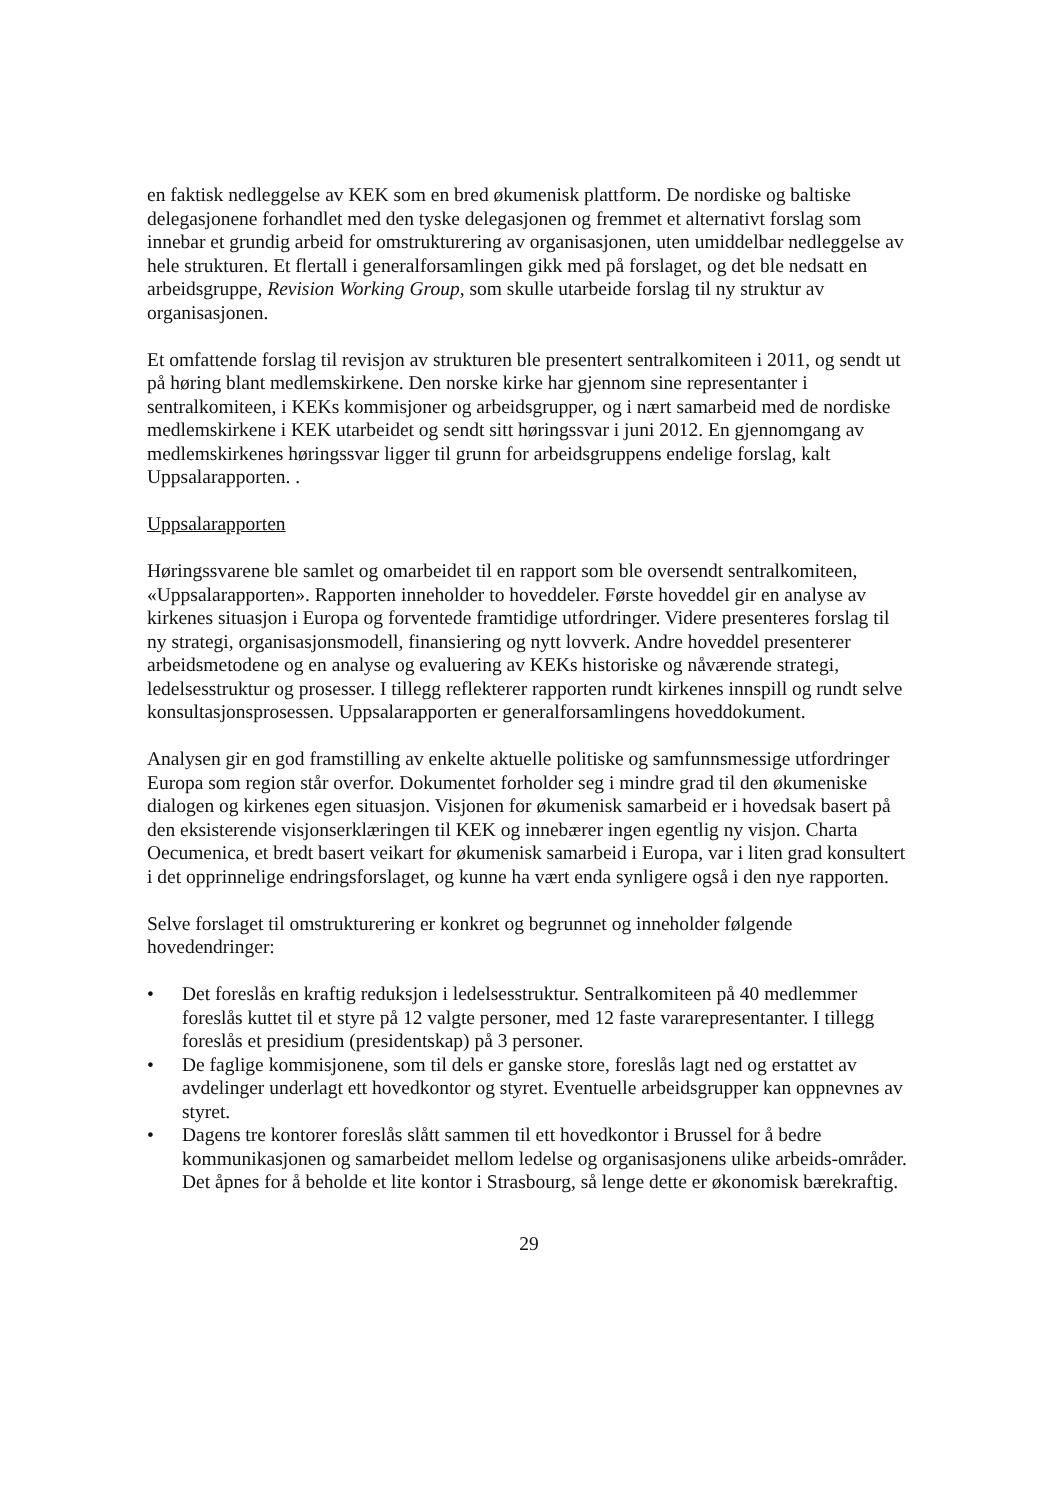en faktisk nedleggelse av KEK som en bred økumenisk plattform. De nordiske og baltiske delegasjonene forhandlet med den tyske delegasjonen og fremmet et alternativt forslag som innebar et grundig arbeid for omstrukturering av organisasjonen, uten umiddelbar nedleggelse av hele strukturen. Et flertall i generalforsamlingen gikk med på forslaget, og det ble nedsatt en arbeidsgruppe, Revision Working Group, som skulle utarbeide forslag til ny struktur av organisasjonen.
Et omfattende forslag til revisjon av strukturen ble presentert sentralkomiteen i 2011, og sendt ut på høring blant medlemskirkene. Den norske kirke har gjennom sine representanter i sentralkomiteen, i KEKs kommisjoner og arbeidsgrupper, og i nært samarbeid med de nordiske medlemskirkene i KEK utarbeidet og sendt sitt høringssvar i juni 2012. En gjennomgang av medlemskirkenes høringssvar ligger til grunn for arbeidsgruppens endelige forslag, kalt Uppsalarapporten. .
Uppsalarapporten
Høringssvarene ble samlet og omarbeidet til en rapport som ble oversendt sentralkomiteen, «Uppsalarapporten». Rapporten inneholder to hoveddeler. Første hoveddel gir en analyse av kirkenes situasjon i Europa og forventede framtidige utfordringer. Videre presenteres forslag til ny strategi, organisasjonsmodell, finansiering og nytt lovverk. Andre hoveddel presenterer arbeidsmetodene og en analyse og evaluering av KEKs historiske og nåværende strategi, ledelsesstruktur og prosesser. I tillegg reflekterer rapporten rundt kirkenes innspill og rundt selve konsultasjonsprosessen. Uppsalarapporten er generalforsamlingens hoveddokument.
Analysen gir en god framstilling av enkelte aktuelle politiske og samfunnsmessige utfordringer Europa som region står overfor. Dokumentet forholder seg i mindre grad til den økumeniske dialogen og kirkenes egen situasjon. Visjonen for økumenisk samarbeid er i hovedsak basert på den eksisterende visjonserklæringen til KEK og innebærer ingen egentlig ny visjon. Charta Oecumenica, et bredt basert veikart for økumenisk samarbeid i Europa, var i liten grad konsultert i det opprinnelige endringsforslaget, og kunne ha vært enda synligere også i den nye rapporten.
Selve forslaget til omstrukturering er konkret og begrunnet og inneholder følgende hovedendringer:
• Det foreslås en kraftig reduksjon i ledelsesstruktur. Sentralkomiteen på 40 medlemmer foreslås kuttet til et styre på 12 valgte personer, med 12 faste vararepresentanter. I tillegg foreslås et presidium (presidentskap) på 3 personer.
• De faglige kommisjonene, som til dels er ganske store, foreslås lagt ned og erstattet av avdelinger underlagt ett hovedkontor og styret. Eventuelle arbeidsgrupper kan oppnevnes av styret.
• Dagens tre kontorer foreslås slått sammen til ett hovedkontor i Brussel for å bedre kommunikasjonen og samarbeidet mellom ledelse og organisasjonens ulike arbeids-områder. Det åpnes for å beholde et lite kontor i Strasbourg, så lenge dette er økonomisk bærekraftig.
29